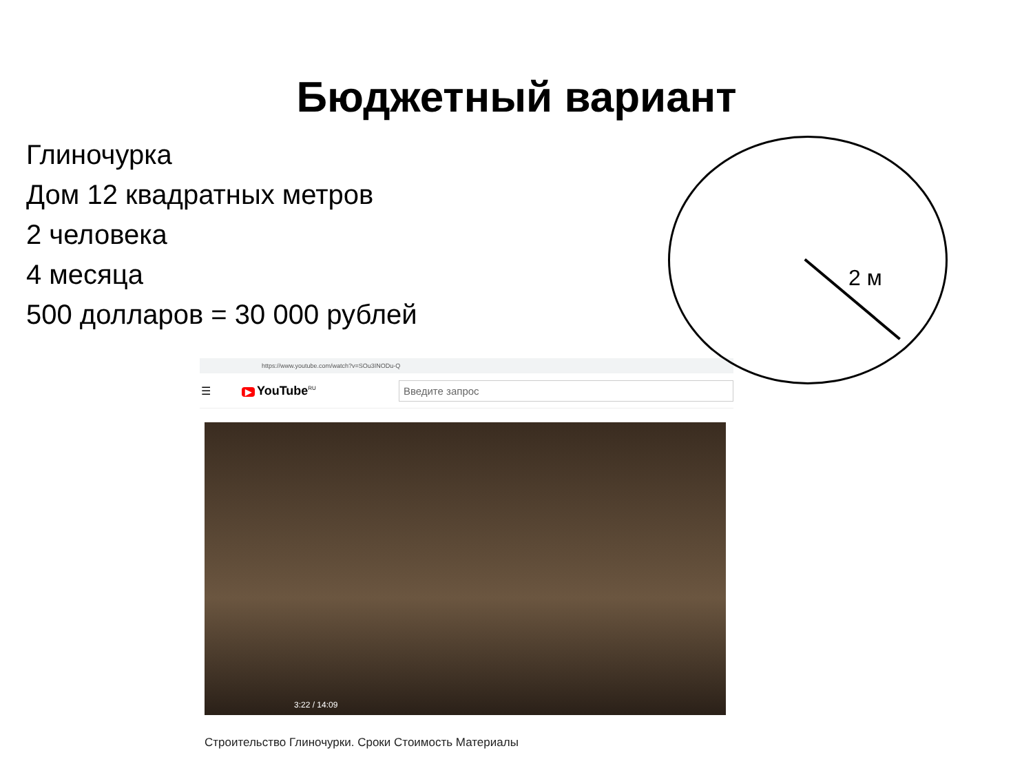Бюджетный вариант
Глиночурка
Дом 12 квадратных метров
2 человека
4 месяца
500 долларов = 30 000 рублей
https://www.youtube.com/watch?v=SOu3INODu-Q
☰ ▶ YouTube<sup>RU</sup>
Введите запрос
3:22 / 14:09
Строительство Глиночурки. Сроки Стоимость Материалы
2 м